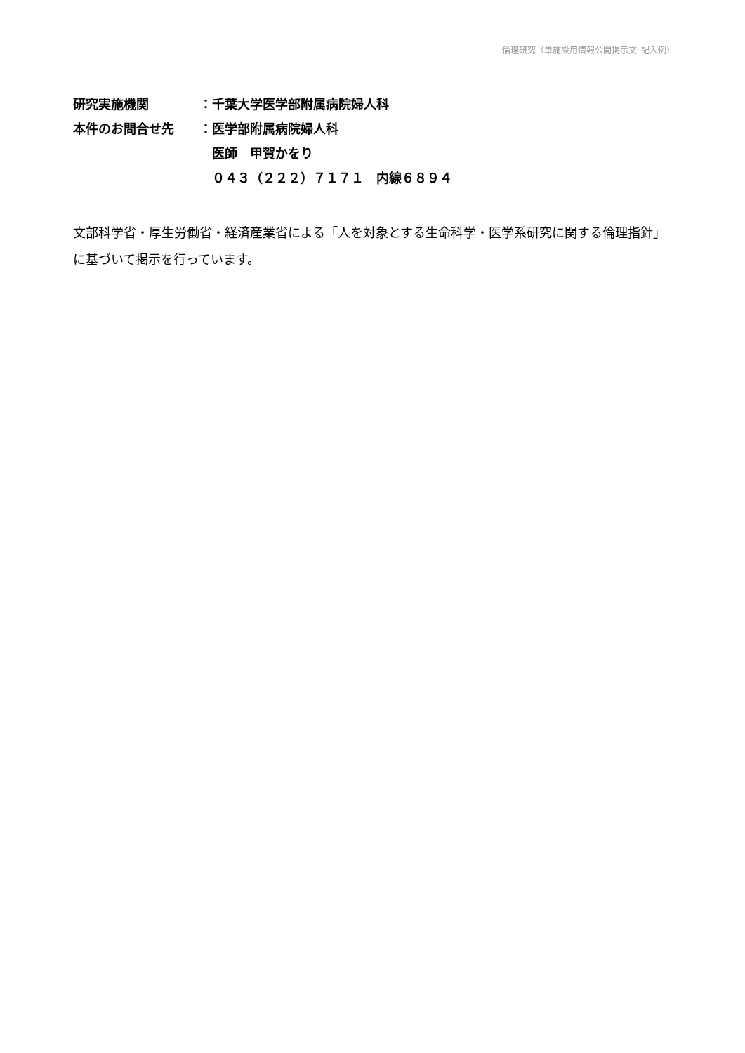倫理研究（単施設用情報公開掲示文_記入例）
研究実施機関 ：千葉大学医学部附属病院婦人科
本件のお問合せ先 ：医学部附属病院婦人科
　医師　甲賀かをり
　０４３（２２２）７１７１　内線６８９４
文部科学省・厚生労働省・経済産業省による「人を対象とする生命科学・医学系研究に関する倫理指針」に基づいて掲示を行っています。